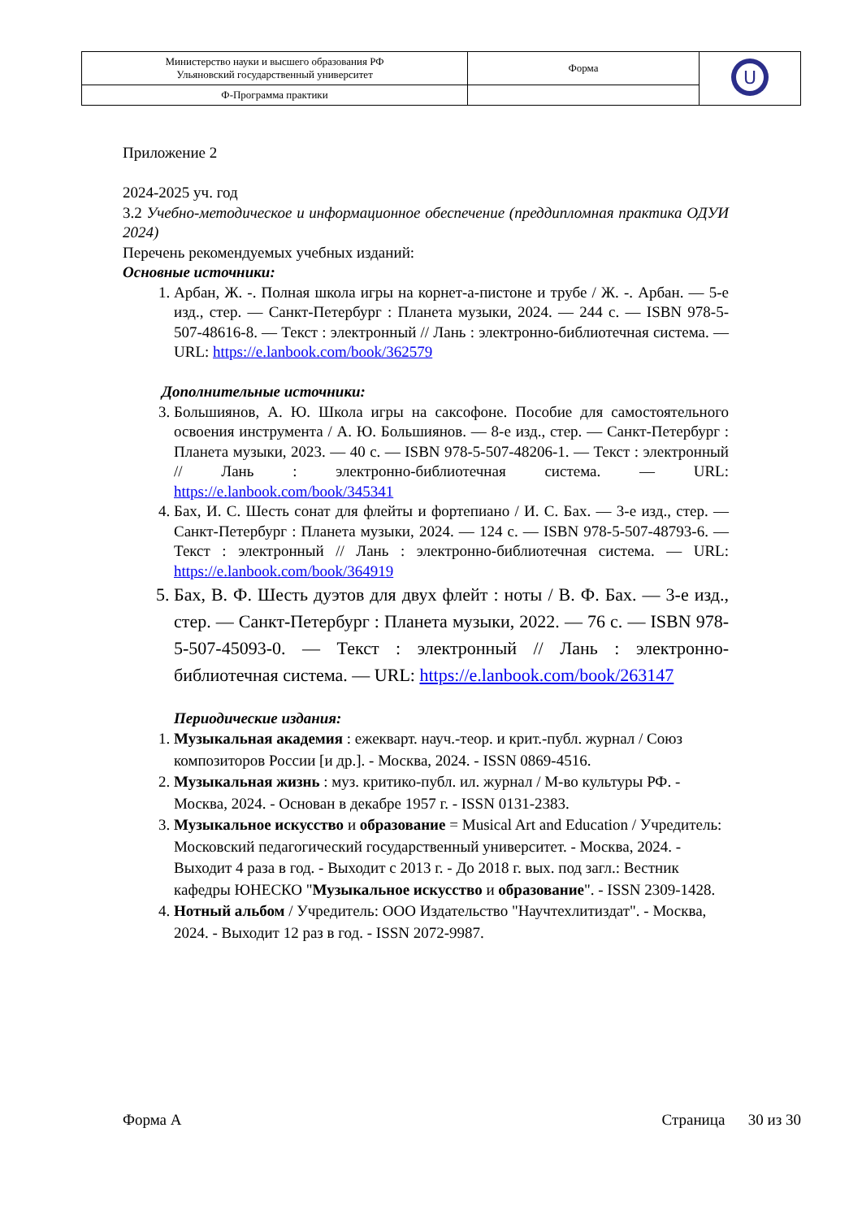| Министерство науки и высшего образования РФ Ульяновский государственный университет | Форма | U |
| Ф-Программа практики | | |
Приложение 2
2024-2025 уч. год
3.2 Учебно-методическое и информационное обеспечение (преддипломная практика ОДУИ 2024)
Перечень рекомендуемых учебных изданий:
Основные источники:
1. Арбан, Ж. -. Полная школа игры на корнет-а-пистоне и трубе / Ж. -. Арбан. — 5-е изд., стер. — Санкт-Петербург : Планета музыки, 2024. — 244 с. — ISBN 978-5-507-48616-8. — Текст : электронный // Лань : электронно-библиотечная система. — URL: https://e.lanbook.com/book/362579
Дополнительные источники:
3. Большиянов, А. Ю. Школа игры на саксофоне. Пособие для самостоятельного освоения инструмента / А. Ю. Большиянов. — 8-е изд., стер. — Санкт-Петербург : Планета музыки, 2023. — 40 с. — ISBN 978-5-507-48206-1. — Текст : электронный // Лань : электронно-библиотечная система. — URL: https://e.lanbook.com/book/345341
4. Бах, И. С. Шесть сонат для флейты и фортепиано / И. С. Бах. — 3-е изд., стер. — Санкт-Петербург : Планета музыки, 2024. — 124 с. — ISBN 978-5-507-48793-6. — Текст : электронный // Лань : электронно-библиотечная система. — URL: https://e.lanbook.com/book/364919
5. Бах, В. Ф. Шесть дуэтов для двух флейт : ноты / В. Ф. Бах. — 3-е изд., стер. — Санкт-Петербург : Планета музыки, 2022. — 76 с. — ISBN 978-5-507-45093-0. — Текст : электронный // Лань : электронно-библиотечная система. — URL: https://e.lanbook.com/book/263147
Периодические издания:
1. Музыкальная академия : ежекварт. науч.-теор. и крит.-публ. журнал / Союз композиторов России [и др.]. - Москва, 2024. - ISSN 0869-4516.
2. Музыкальная жизнь : муз. критико-публ. ил. журнал / М-во культуры РФ. - Москва, 2024. - Основан в декабре 1957 г. - ISSN 0131-2383.
3. Музыкальное искусство и образование = Musical Art and Education / Учредитель: Московский педагогический государственный университет. - Москва, 2024. - Выходит 4 раза в год. - Выходит с 2013 г. - До 2018 г. вых. под загл.: Вестник кафедры ЮНЕСКО "Музыкальное искусство и образование". - ISSN 2309-1428.
4. Нотный альбом / Учредитель: ООО Издательство "Научтехлитиздат". - Москва, 2024. - Выходит 12 раз в год. - ISSN 2072-9987.
Форма А Страница 30 из 30